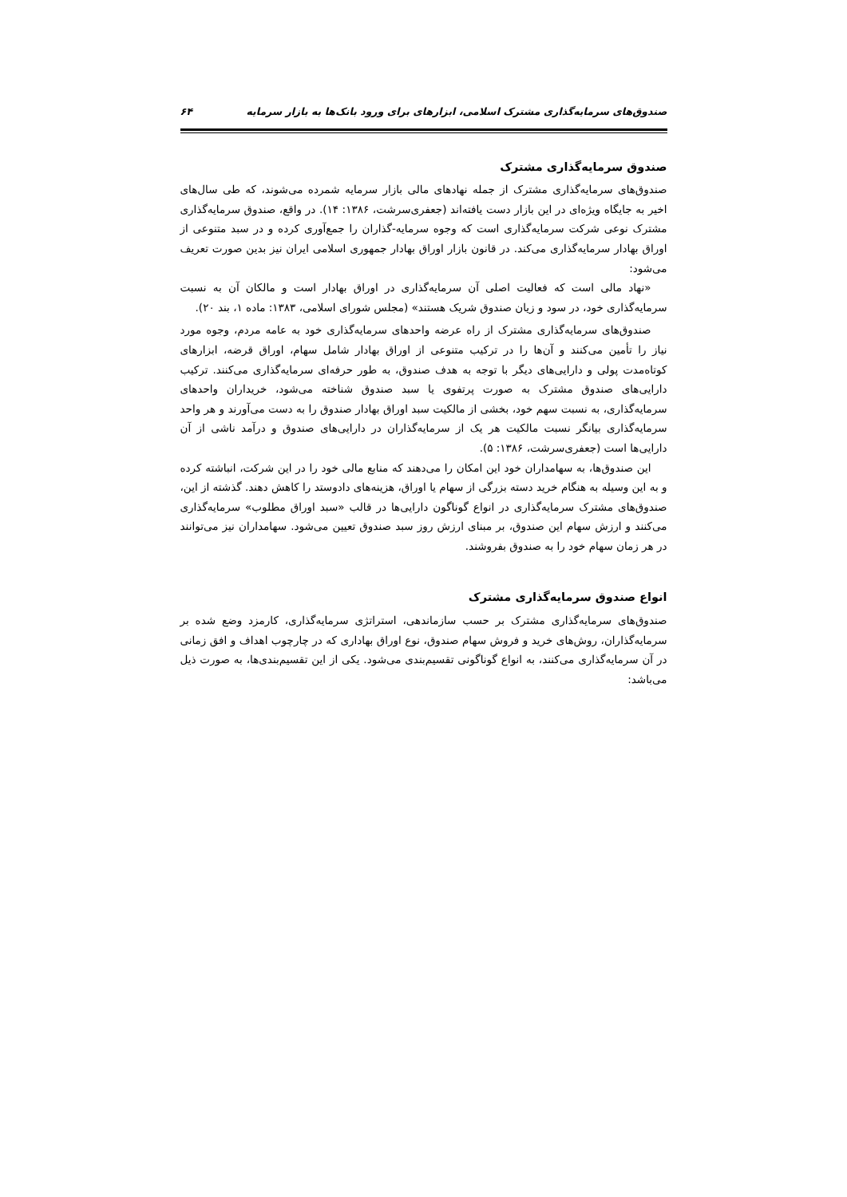صندوق‌های سرمایه‌گذاری مشترک اسلامی، ابزارهای برای ورود بانک‌ها به بازار سرمایه ۶۴
صندوق سرمایه‌گذاری مشترک
صندوق‌های سرمایه‌گذاری مشترک از جمله نهادهای مالی بازار سرمایه شمرده می‌شوند، که طی سال‌های اخیر به جایگاه ویژه‌ای در این بازار دست یافته‌اند (جعفری‌سرشت، ۱۳۸۶: ۱۴). در واقع، صندوق سرمایه‌گذاری مشترک نوعی شرکت سرمایه‌گذاری است که وجوه سرمایه-گذاران را جمع‌آوری کرده و در سبد متنوعی از اوراق بهادار سرمایه‌گذاری می‌کند. در قانون بازار اوراق بهادار جمهوری اسلامی ایران نیز بدین صورت تعریف می‌شود:
«نهاد مالی است که فعالیت اصلی آن سرمایه‌گذاری در اوراق بهادار است و مالکان آن به نسبت سرمایه‌گذاری خود، در سود و زیان صندوق شریک هستند» (مجلس شورای اسلامی، ۱۳۸۳: ماده ۱، بند ۲۰).
صندوق‌های سرمایه‌گذاری مشترک از راه عرضه واحدهای سرمایه‌گذاری خود به عامه مردم، وجوه مورد نیاز را تأمین می‌کنند و آن‌ها را در ترکیب متنوعی از اوراق بهادار شامل سهام، اوراق قرضه، ابزارهای کوتاه‌مدت پولی و دارایی‌های دیگر با توجه به هدف صندوق، به طور حرفه‌ای سرمایه‌گذاری می‌کنند. ترکیب دارایی‌های صندوق مشترک به صورت پرتفوی یا سبد صندوق شناخته می‌شود، خریداران واحدهای سرمایه‌گذاری، به نسبت سهم خود، بخشی از مالکیت سبد اوراق بهادار صندوق را به دست می‌آورند و هر واحد سرمایه‌گذاری بیانگر نسبت مالکیت هر یک از سرمایه‌گذاران در دارایی‌های صندوق و درآمد ناشی از آن دارایی‌ها است (جعفری‌سرشت، ۱۳۸۶: ۵).
این صندوق‌ها، به سهامداران خود این امکان را می‌دهند که منابع مالی خود را در این شرکت، انباشته کرده و به این وسیله به هنگام خرید دسته بزرگی از سهام یا اوراق، هزینه‌های دادوستد را کاهش دهند. گذشته از این، صندوق‌های مشترک سرمایه‌گذاری در انواع گوناگون دارایی‌ها در قالب «سبد اوراق مطلوب» سرمایه‌گذاری می‌کنند و ارزش سهام این صندوق، بر مبنای ارزش روز سبد صندوق تعیین می‌شود. سهامداران نیز می‌توانند در هر زمان سهام خود را به صندوق بفروشند.
انواع صندوق سرمایه‌گذاری مشترک
صندوق‌های سرمایه‌گذاری مشترک بر حسب سازماندهی، استراتژی سرمایه‌گذاری، کارمزد وضع شده بر سرمایه‌گذاران، روش‌های خرید و فروش سهام صندوق، نوع اوراق بهاداری که در چارچوب اهداف و افق زمانی در آن سرمایه‌گذاری می‌کنند، به انواع گوناگونی تقسیم‌بندی می‌شود. یکی از این تقسیم‌بندی‌ها، به صورت ذیل می‌باشد: